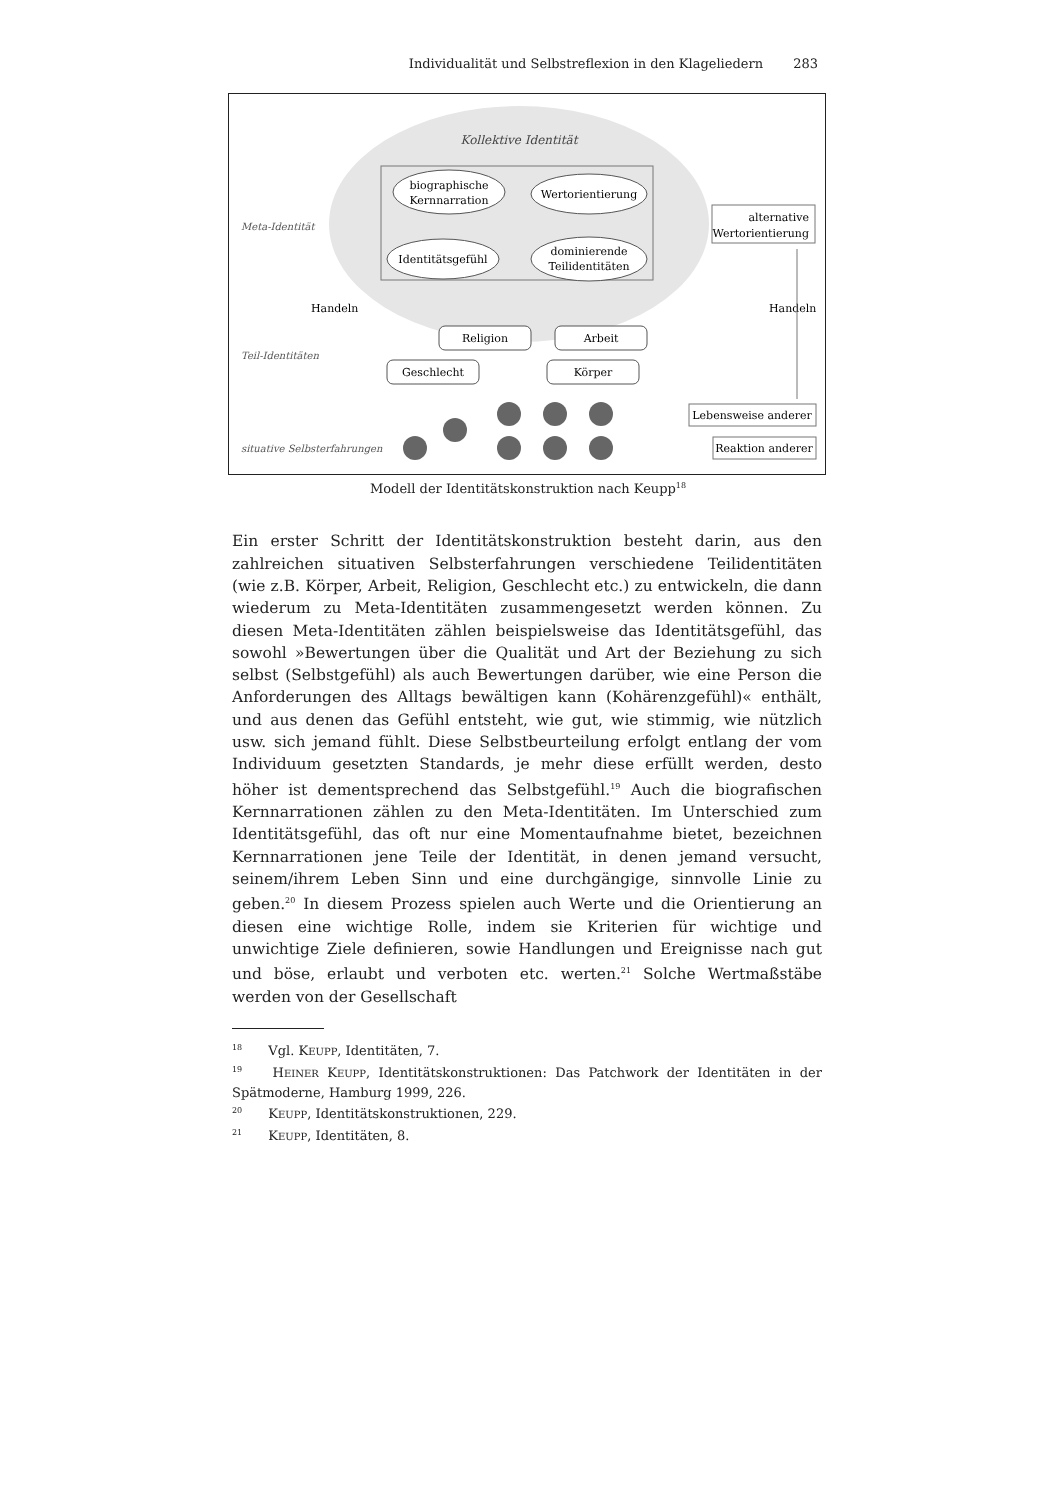Individualität und Selbstreflexion in den Klageliedern 283
Kollektive Identität
biographische
Kernnarration
Wertorientierung
Identitätsgefühl
dominierende
Teilidentitäten
Meta-Identität
Teil-Identitäten
situative Selbsterfahrungen
Handeln
Handeln
alternative
Wertorientierung
Religion
Arbeit
Geschlecht
Körper
Lebensweise anderer
Reaktion anderer
Modell der Identitätskonstruktion nach Keupp<sup>18</sup>
Ein erster Schritt der Identitätskonstruktion besteht darin, aus den zahlreichen situativen Selbsterfahrungen verschiedene Teilidentitäten (wie z.B. Körper, Arbeit, Religion, Geschlecht etc.) zu entwickeln, die dann wiederum zu Meta-Identitäten zusammengesetzt werden können. Zu diesen Meta-Identitäten zählen beispielsweise das Identitätsgefühl, das sowohl »Bewertungen über die Qualität und Art der Beziehung zu sich selbst (Selbstgefühl) als auch Bewertungen darüber, wie eine Person die Anforderungen des Alltags bewältigen kann (Kohärenzgefühl)« enthält, und aus denen das Gefühl entsteht, wie gut, wie stimmig, wie nützlich usw. sich jemand fühlt. Diese Selbstbeurteilung erfolgt entlang der vom Individuum gesetzten Standards, je mehr diese erfüllt werden, desto höher ist dementsprechend das Selbstgefühl.<sup>19</sup> Auch die biografischen Kernnarrationen zählen zu den Meta-Identitäten. Im Unterschied zum Identitätsgefühl, das oft nur eine Momentaufnahme bietet, bezeichnen Kernnarrationen jene Teile der Identität, in denen jemand versucht, seinem/ihrem Leben Sinn und eine durchgängige, sinnvolle Linie zu geben.<sup>20</sup> In diesem Prozess spielen auch Werte und die Orientierung an diesen eine wichtige Rolle, indem sie Kriterien für wichtige und unwichtige Ziele definieren, sowie Handlungen und Ereignisse nach gut und böse, erlaubt und verboten etc. werten.<sup>21</sup> Solche Wertmaßstäbe werden von der Gesellschaft
<sup>18</sup> Vgl. KEUPP, Identitäten, 7.
<sup>19</sup> HEINER KEUPP, Identitätskonstruktionen: Das Patchwork der Identitäten in der Spätmoderne, Hamburg 1999, 226.
<sup>20</sup> KEUPP, Identitätskonstruktionen, 229.
<sup>21</sup> KEUPP, Identitäten, 8.